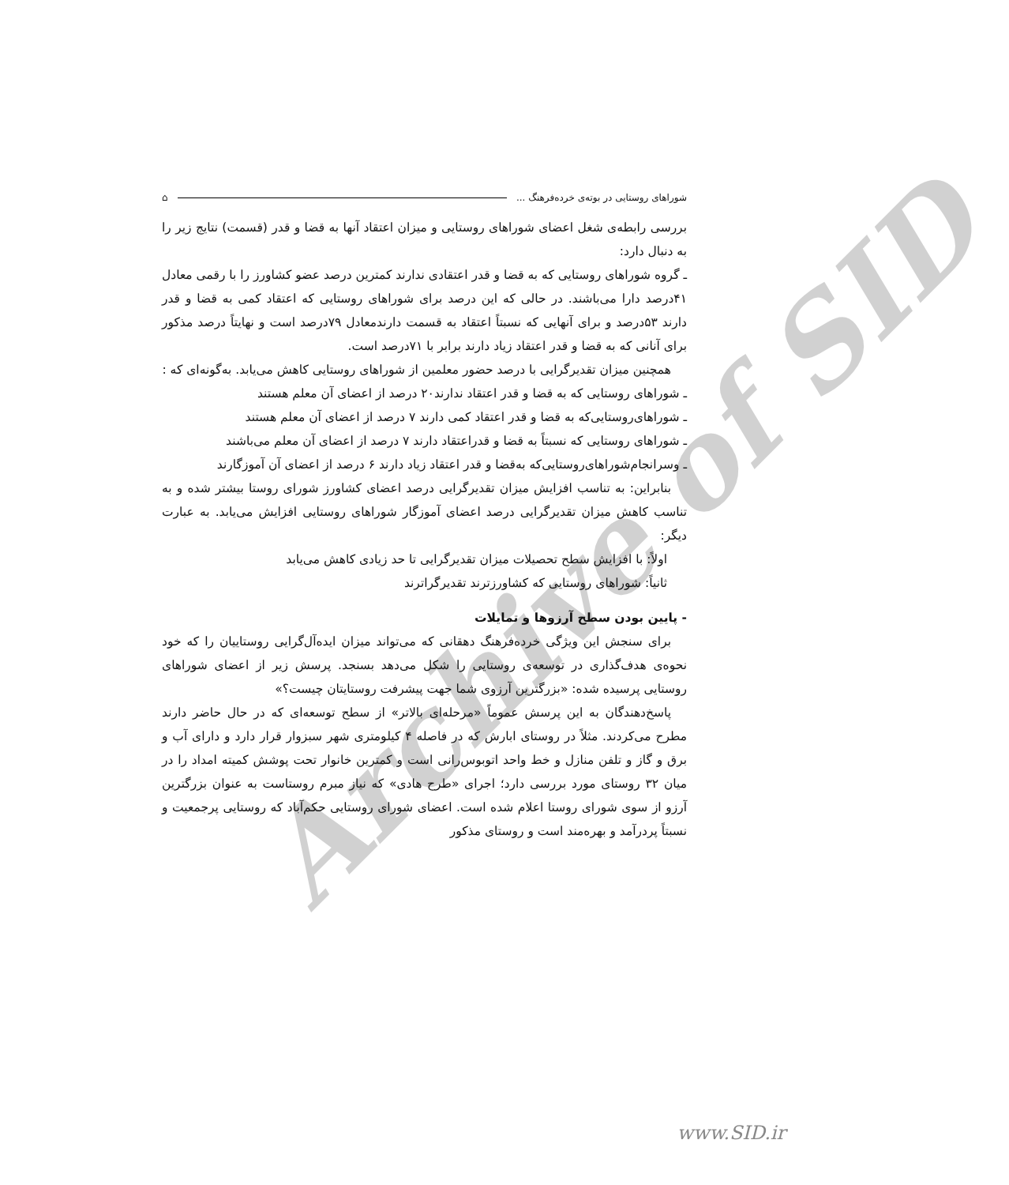Archive of SID
شوراهای روستایی در بوته‌ی خرده‌فرهنگ ... ⌂
بررسی رابطه‌ی شغل اعضای شوراهای روستایی و میزان اعتقاد آنها به قضا و قدر (قسمت) نتایج زیر را به دنبال دارد:
ـ گروه شوراهای روستایی که به قضا و قدر اعتقادی ندارند کمترین درصد عضو کشاورز را با رقمی معادل ۴۱درصد دارا می‌باشند. در حالی که این درصد برای شوراهای روستایی که اعتقاد کمی به قضا و قدر دارند ۵۳درصد و برای آنهایی که نسبتاً اعتقاد به قسمت دارندمعادل ۷۹درصد است و نهایتاً درصد مذکور برای آنانی که به قضا و قدر اعتقاد زیاد دارند برابر با ۷۱درصد است.
همچنین میزان تقدیرگرایی با درصد حضور معلمین از شوراهای روستایی کاهش می‌یابد. به‌گونه‌ای که :
ـ شوراهای روستایی که به قضا و قدر اعتقاد ندارند۲۰ درصد از اعضای آن معلم هستند
ـ شوراهای‌روستایی‌که به قضا و قدر اعتقاد کمی دارند ۷ درصد از اعضای آن معلم هستند
ـ شوراهای روستایی که نسبتاً به قضا و قدراعتقاد دارند ۷ درصد از اعضای آن معلم می‌باشند
ـ وسرانجام‌شوراهای‌روستایی‌که به‌قضا و قدر اعتقاد زیاد دارند ۶ درصد از اعضای آن آموزگارند
بنابراین: به تناسب افزایش میزان تقدیرگرایی درصد اعضای کشاورز شورای روستا بیشتر شده و به تناسب کاهش میزان تقدیرگرایی درصد اعضای آموزگار شوراهای روستایی افزایش می‌یابد. به عبارت دیگر:
اولاً: با افزایش سطح تحصیلات میزان تقدیرگرایی تا حد زیادی کاهش می‌یابد
ثانیاً: شوراهای روستایی که کشاورزترند تقدیرگراترند
- پایین بودن سطح آرزوها و تمایلات
برای سنجش این ویژگی خرده‌فرهنگ دهقانی که می‌تواند میزان ایده‌آل‌گرایی روستاییان را که خود نحوه‌ی هدف‌گذاری در توسعه‌ی روستایی را شکل می‌دهد بسنجد. پرسش زیر از اعضای شوراهای روستایی پرسیده شده: «بزرگترین آرزوی شما جهت پیشرفت روستایتان چیست؟»
پاسخ‌دهندگان به این پرسش عموماً «مرحله‌ای بالاتر» از سطح توسعه‌ای که در حال حاضر دارند مطرح می‌کردند. مثلاً در روستای ابارش که در فاصله ۴ کیلومتری شهر سبزوار قرار دارد و دارای آب و برق و گاز و تلفن منازل و خط واحد اتوبوس‌رانی است و کمترین خانوار تحت پوشش کمیته امداد را در میان ۳۲ روستای مورد بررسی دارد؛ اجرای «طرح هادی» که نیاز مبرم روستاست به عنوان بزرگترین آرزو از سوی شورای روستا اعلام شده است. اعضای شورای روستایی حکم‌آباد که روستایی پرجمعیت و نسبتاً پردرآمد و بهره‌مند است و روستای مذکور
www.SID.ir